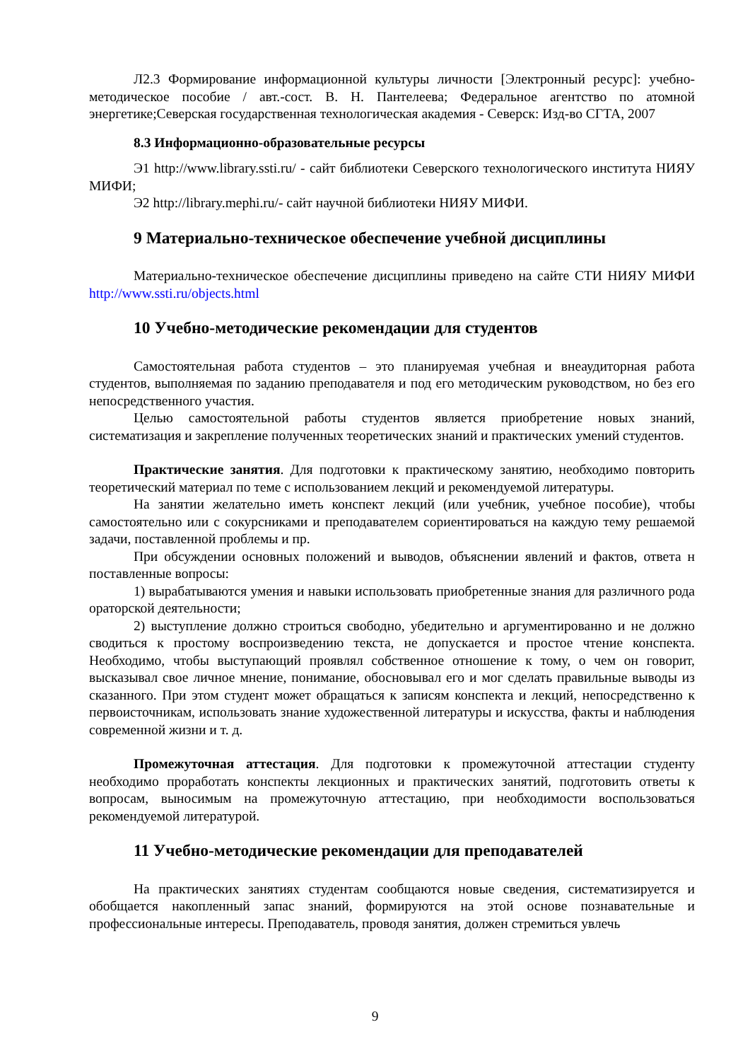Л2.3 Формирование информационной культуры личности [Электронный ресурс]: учебно-методическое пособие / авт.-сост. В. Н. Пантелеева; Федеральное агентство по атомной энергетике;Северская государственная технологическая академия - Северск: Изд-во СГТА, 2007
8.3 Информационно-образовательные ресурсы
Э1 http://www.library.ssti.ru/ - сайт библиотеки Северского технологического института НИЯУ МИФИ;
Э2 http://library.mephi.ru/- сайт научной библиотеки НИЯУ МИФИ.
9 Материально-техническое обеспечение учебной дисциплины
Материально-техническое обеспечение дисциплины приведено на сайте СТИ НИЯУ МИФИ http://www.ssti.ru/objects.html
10 Учебно-методические рекомендации для студентов
Самостоятельная работа студентов – это планируемая учебная и внеаудиторная работа студентов, выполняемая по заданию преподавателя и под его методическим руководством, но без его непосредственного участия.
Целью самостоятельной работы студентов является приобретение новых знаний, систематизация и закрепление полученных теоретических знаний и практических умений студентов.
Практические занятия. Для подготовки к практическому занятию, необходимо повторить теоретический материал по теме с использованием лекций и рекомендуемой литературы.
На занятии желательно иметь конспект лекций (или учебник, учебное пособие), чтобы самостоятельно или с сокурсниками и преподавателем сориентироваться на каждую тему решаемой задачи, поставленной проблемы и пр.
При обсуждении основных положений и выводов, объяснении явлений и фактов, ответа н поставленные вопросы:
1) вырабатываются умения и навыки использовать приобретенные знания для различного рода ораторской деятельности;
2) выступление должно строиться свободно, убедительно и аргументированно и не должно сводиться к простому воспроизведению текста, не допускается и простое чтение конспекта. Необходимо, чтобы выступающий проявлял собственное отношение к тому, о чем он говорит, высказывал свое личное мнение, понимание, обосновывал его и мог сделать правильные выводы из сказанного. При этом студент может обращаться к записям конспекта и лекций, непосредственно к первоисточникам, использовать знание художественной литературы и искусства, факты и наблюдения современной жизни и т. д.
Промежуточная аттестация. Для подготовки к промежуточной аттестации студенту необходимо проработать конспекты лекционных и практических занятий, подготовить ответы к вопросам, выносимым на промежуточную аттестацию, при необходимости воспользоваться рекомендуемой литературой.
11 Учебно-методические рекомендации для преподавателей
На практических занятиях студентам сообщаются новые сведения, систематизируется и обобщается накопленный запас знаний, формируются на этой основе познавательные и профессиональные интересы. Преподаватель, проводя занятия, должен стремиться увлечь
9